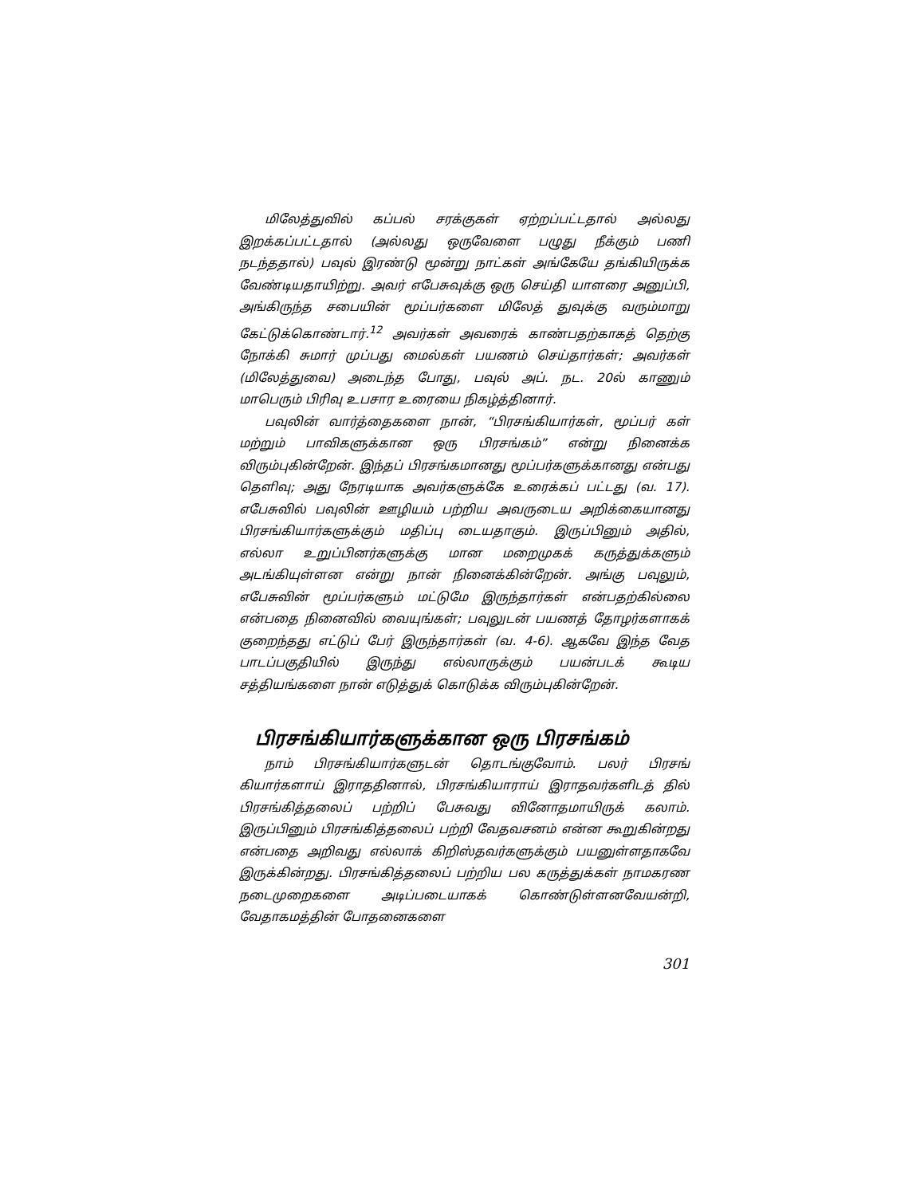மிலேத்துவில் கப்பல் சரக்குகள் ஏற்றப்பட்டதால் அல்லது இறக்கப்பட்டதால் (அல்லது ஒருவேளை பழுது நீக்கும் பணி நடந்ததால்) பவுல் இரண்டு மூன்று நாட்கள் அங்கேயே தங்கியிருக்க வேண்டியதாயிற்று. அவர் எபேசுவுக்கு ஒரு செய்தி யாளரை அனுப்பி, அங்கிருந்த சபையின் மூப்பர்களை மிலேத் துவுக்கு வரும்மாறு கேட்டுக்கொண்டார்.<sup>12</sup> அவர்கள் அவரைக் காண்பதற்காகத் தெற்கு நோக்கி சுமார் முப்பது மைல்கள் பயணம் செய்தார்கள்; அவர்கள் (மிலேத்துவை) அடைந்த போது, பவுல் அப். நட. 20ல் காணும் மாபெரும் பிரிவு உபசார உரையை நிகழ்த்தினார்.
பவுலின் வார்த்தைகளை நான், “பிரசங்கியார்கள், மூப்பர் கள் மற்றும் பாவிகளுக்கான ஒரு பிரசங்கம்” என்று நினைக்க விரும்புகின்றேன். இந்தப் பிரசங்கமானது மூப்பர்களுக்கானது என்பது தெளிவு; அது நேரடியாக அவர்களுக்கே உரைக்கப் பட்டது (வ. 17). எபேசுவில் பவுலின் ஊழியம் பற்றிய அவருடைய அறிக்கையானது பிரசங்கியார்களுக்கும் மதிப்பு டையதாகும். இருப்பினும் அதில், எல்லா உறுப்பினர்களுக்கு மான மறைமுகக் கருத்துக்களும் அடங்கியுள்ளன என்று நான் நினைக்கின்றேன். அங்கு பவுலும், எபேசுவின் மூப்பர்களும் மட்டுமே இருந்தார்கள் என்பதற்கில்லை என்பதை நினைவில் வையுங்கள்; பவுலுடன் பயணத் தோழர்களாகக் குறைந்தது எட்டுப் பேர் இருந்தார்கள் (வ. 4-6). ஆகவே இந்த வேத பாடப்பகுதியில் இருந்து எல்லாருக்கும் பயன்படக் கூடிய சத்தியங்களை நான் எடுத்துக் கொடுக்க விரும்புகின்றேன்.
பிரசங்கியார்களுக்கான ஒரு பிரசங்கம்
நாம் பிரசங்கியார்களுடன் தொடங்குவோம். பலர் பிரசங் கியார்களாய் இராததினால், பிரசங்கியாராய் இராதவர்களிடத் தில் பிரசங்கித்தலைப் பற்றிப் பேசுவது வினோதமாயிருக் கலாம். இருப்பினும் பிரசங்கித்தலைப் பற்றி வேதவசனம் என்ன கூறுகின்றது என்பதை அறிவது எல்லாக் கிறிஸ்தவர்களுக்கும் பயனுள்ளதாகவே இருக்கின்றது. பிரசங்கித்தலைப் பற்றிய பல கருத்துக்கள் நாமகரண நடைமுறைகளை அடிப்படையாகக் கொண்டுள்ளனவேயன்றி, வேதாகமத்தின் போதனைகளை
301